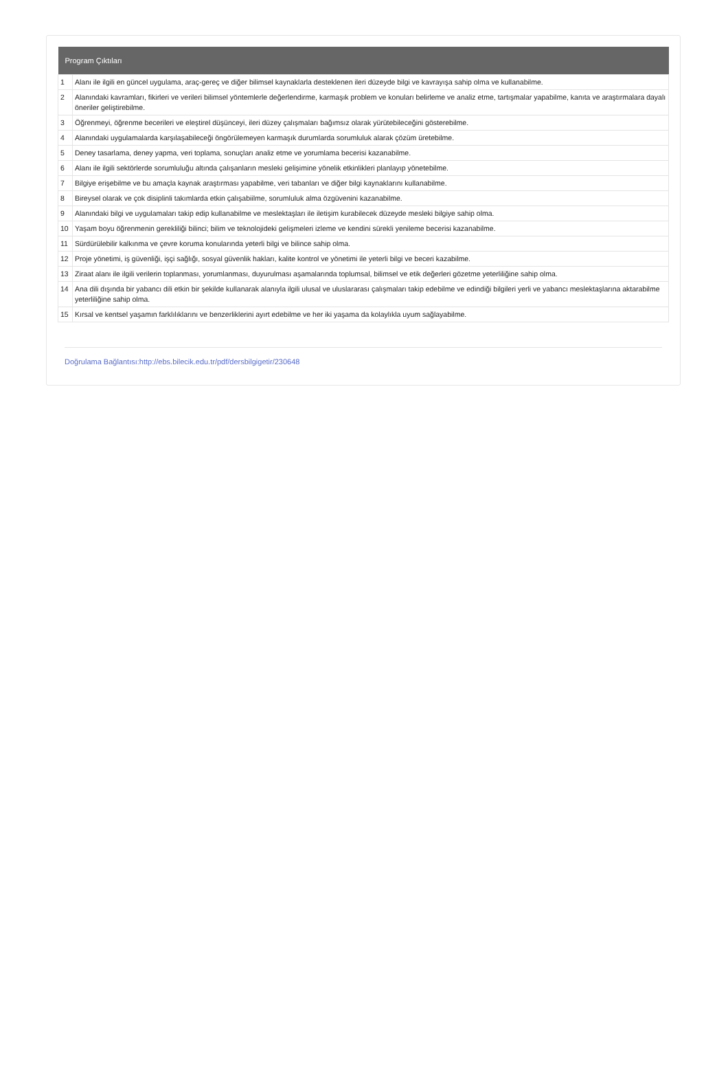| Program Çıktıları | |
| --- | --- |
| 1 | Alanı ile ilgili en güncel uygulama, araç-gereç ve diğer bilimsel kaynaklarla desteklenen ileri düzeyde bilgi ve kavrayışa sahip olma ve kullanabilme. |
| 2 | Alanındaki kavramları, fikirleri ve verileri bilimsel yöntemlerle değerlendirme, karmaşık problem ve konuları belirleme ve analiz etme, tartışmalar yapabilme, kanıta ve araştırmalara dayalı öneriler geliştirebilme. |
| 3 | Öğrenmeyi, öğrenme becerileri ve eleştirel düşünceyi, ileri düzey çalışmaları bağımsız olarak yürütebileceğini gösterebilme. |
| 4 | Alanındaki uygulamalarda karşılaşabileceği öngörülemeyen karmaşık durumlarda sorumluluk alarak çözüm üretebilme. |
| 5 | Deney tasarlama, deney yapma, veri toplama, sonuçları analiz etme ve yorumlama becerisi kazanabilme. |
| 6 | Alanı ile ilgili sektörlerde sorumluluğu altında çalışanların mesleki gelişimine yönelik etkinlikleri planlayıp yönetebilme. |
| 7 | Bilgiye erişebilme ve bu amaçla kaynak araştırması yapabilme, veri tabanları ve diğer bilgi kaynaklarını kullanabilme. |
| 8 | Bireysel olarak ve çok disiplinli takımlarda etkin çalışabiilme, sorumluluk alma özgüvenini kazanabilme. |
| 9 | Alanındaki bilgi ve uygulamaları takip edip kullanabilme ve meslektaşları ile iletişim kurabilecek düzeyde mesleki bilgiye sahip olma. |
| 10 | Yaşam boyu öğrenmenin gerekliliği bilinci; bilim ve teknolojideki gelişmeleri izleme ve kendini sürekli yenileme becerisi kazanabilme. |
| 11 | Sürdürülebilir kalkınma ve çevre koruma konularında yeterli bilgi ve bilince sahip olma. |
| 12 | Proje yönetimi, iş güvenliği, işçi sağlığı, sosyal güvenlik hakları, kalite kontrol ve yönetimi ile yeterli bilgi ve beceri kazabilme. |
| 13 | Ziraat alanı ile ilgili verilerin toplanması, yorumlanması, duyurulması aşamalarında toplumsal, bilimsel ve etik değerleri gözetme yeterliliğine sahip olma. |
| 14 | Ana dili dışında bir yabancı dili etkin bir şekilde kullanarak alanıyla ilgili ulusal ve uluslararası çalışmaları takip edebilme ve edindiği bilgileri yerli ve yabancı meslektaşlarına aktarabilme yeterliliğine sahip olma. |
| 15 | Kırsal ve kentsel yaşamın farklılıklarını ve benzerliklerini ayırt edebilme ve her iki yaşama da kolaylıkla uyum sağlayabilme. |
Doğrulama Bağlantısı:http://ebs.bilecik.edu.tr/pdf/dersbilgigetir/230648